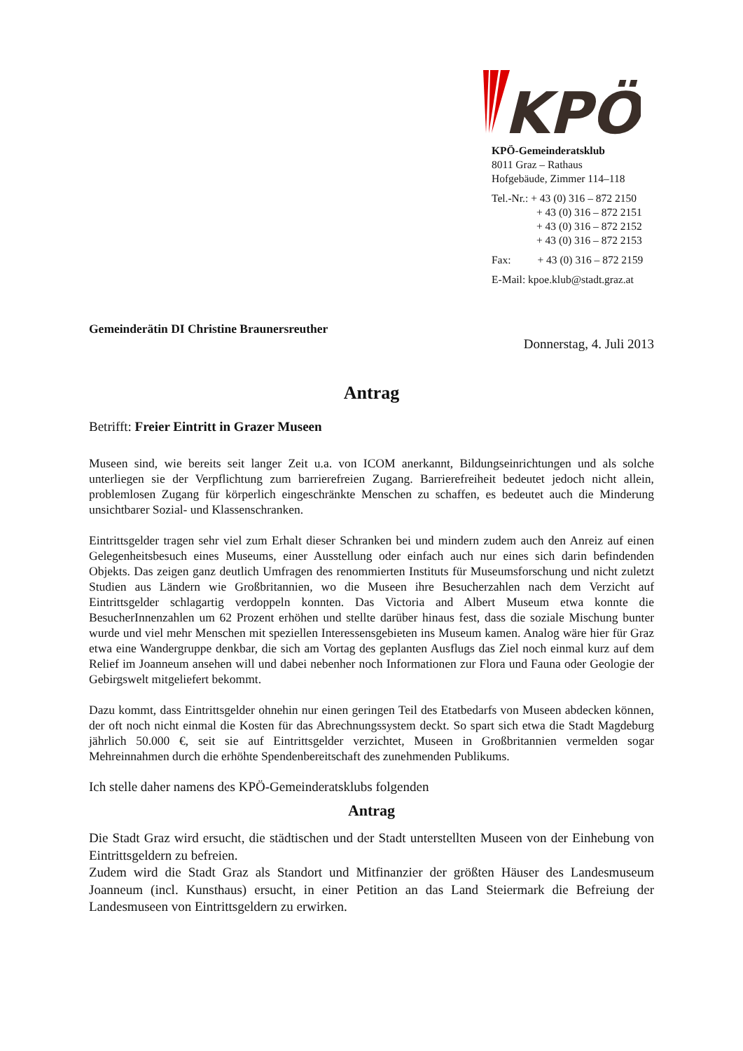KPÖ
KPÖ-Gemeinderatsklub
8011 Graz – Rathaus
Hofgebäude, Zimmer 114–118
Tel.-Nr.: + 43 (0) 316 – 872 2150
+ 43 (0) 316 – 872 2151
+ 43 (0) 316 – 872 2152
+ 43 (0) 316 – 872 2153
Fax: + 43 (0) 316 – 872 2159
E-Mail: kpoe.klub@stadt.graz.at
Gemeinderätin DI Christine Braunersreuther
Donnerstag, 4. Juli 2013
Antrag
Betrifft: Freier Eintritt in Grazer Museen
Museen sind, wie bereits seit langer Zeit u.a. von ICOM anerkannt, Bildungseinrichtungen und als solche unterliegen sie der Verpflichtung zum barrierefreien Zugang. Barrierefreiheit bedeutet jedoch nicht allein, problemlosen Zugang für körperlich eingeschränkte Menschen zu schaffen, es bedeutet auch die Minderung unsichtbarer Sozial- und Klassenschranken.
Eintrittsgelder tragen sehr viel zum Erhalt dieser Schranken bei und mindern zudem auch den Anreiz auf einen Gelegenheitsbesuch eines Museums, einer Ausstellung oder einfach auch nur eines sich darin befindenden Objekts. Das zeigen ganz deutlich Umfragen des renommierten Instituts für Museumsforschung und nicht zuletzt Studien aus Ländern wie Großbritannien, wo die Museen ihre Besucherzahlen nach dem Verzicht auf Eintrittsgelder schlagartig verdoppeln konnten. Das Victoria and Albert Museum etwa konnte die BesucherInnenzahlen um 62 Prozent erhöhen und stellte darüber hinaus fest, dass die soziale Mischung bunter wurde und viel mehr Menschen mit speziellen Interessensgebieten ins Museum kamen. Analog wäre hier für Graz etwa eine Wandergruppe denkbar, die sich am Vortag des geplanten Ausflugs das Ziel noch einmal kurz auf dem Relief im Joanneum ansehen will und dabei nebenher noch Informationen zur Flora und Fauna oder Geologie der Gebirgswelt mitgeliefert bekommt.
Dazu kommt, dass Eintrittsgelder ohnehin nur einen geringen Teil des Etatbedarfs von Museen abdecken können, der oft noch nicht einmal die Kosten für das Abrechnungssystem deckt. So spart sich etwa die Stadt Magdeburg jährlich 50.000 €, seit sie auf Eintrittsgelder verzichtet, Museen in Großbritannien vermelden sogar Mehreinnahmen durch die erhöhte Spendenbereitschaft des zunehmenden Publikums.
Ich stelle daher namens des KPÖ-Gemeinderatsklubs folgenden
Antrag
Die Stadt Graz wird ersucht, die städtischen und der Stadt unterstellten Museen von der Einhebung von Eintrittsgeldern zu befreien.
Zudem wird die Stadt Graz als Standort und Mitfinanzier der größten Häuser des Landesmuseum Joanneum (incl. Kunsthaus) ersucht, in einer Petition an das Land Steiermark die Befreiung der Landesmuseen von Eintrittsgeldern zu erwirken.